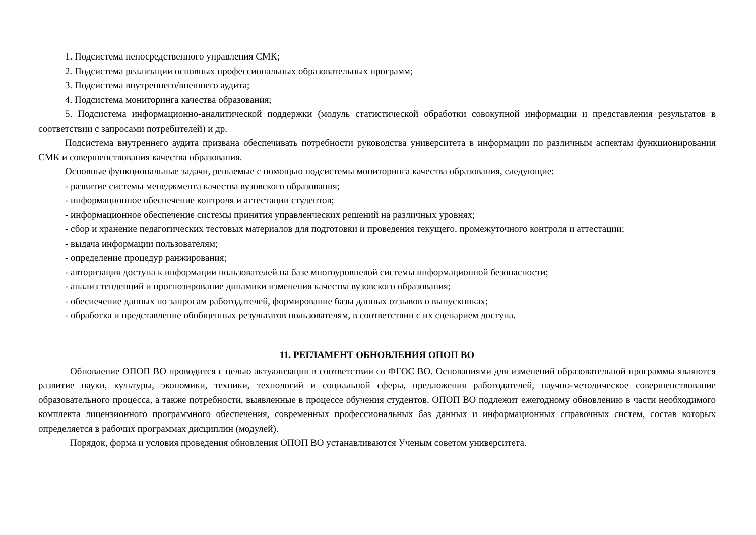1. Подсистема непосредственного управления СМК;
2. Подсистема реализации основных профессиональных образовательных программ;
3. Подсистема внутреннего/внешнего аудита;
4. Подсистема мониторинга качества образования;
5. Подсистема информационно-аналитической поддержки (модуль статистической обработки совокупной информации и представления результатов в соответствии с запросами потребителей) и др.
Подсистема внутреннего аудита призвана обеспечивать потребности руководства университета в информации по различным аспектам функционирования СМК и совершенствования качества образования.
Основные функциональные задачи, решаемые с помощью подсистемы мониторинга качества образования, следующие:
- развитие системы менеджмента качества вузовского образования;
- информационное обеспечение контроля и аттестации студентов;
- информационное обеспечение системы принятия управленческих решений на различных уровнях;
- сбор и хранение педагогических тестовых материалов для подготовки и проведения текущего, промежуточного контроля и аттестации;
- выдача информации пользователям;
- определение процедур ранжирования;
- авторизация доступа к информации пользователей на базе многоуровневой системы информационной безопасности;
- анализ тенденций и прогнозирование динамики изменения качества вузовского образования;
- обеспечение данных по запросам работодателей, формирование базы данных отзывов о выпускниках;
- обработка и представление обобщенных результатов пользователям, в соответствии с их сценарием доступа.
11. РЕГЛАМЕНТ ОБНОВЛЕНИЯ ОПОП ВО
Обновление ОПОП ВО проводится с целью актуализации в соответствии со ФГОС ВО. Основаниями для изменений образовательной программы являются развитие науки, культуры, экономики, техники, технологий и социальной сферы, предложения работодателей, научно-методическое совершенствование образовательного процесса, а также потребности, выявленные в процессе обучения студентов. ОПОП ВО подлежит ежегодному обновлению в части необходимого комплекта лицензионного программного обеспечения, современных профессиональных баз данных и информационных справочных систем, состав которых определяется в рабочих программах дисциплин (модулей).
Порядок, форма и условия проведения обновления ОПОП ВО устанавливаются Ученым советом университета.